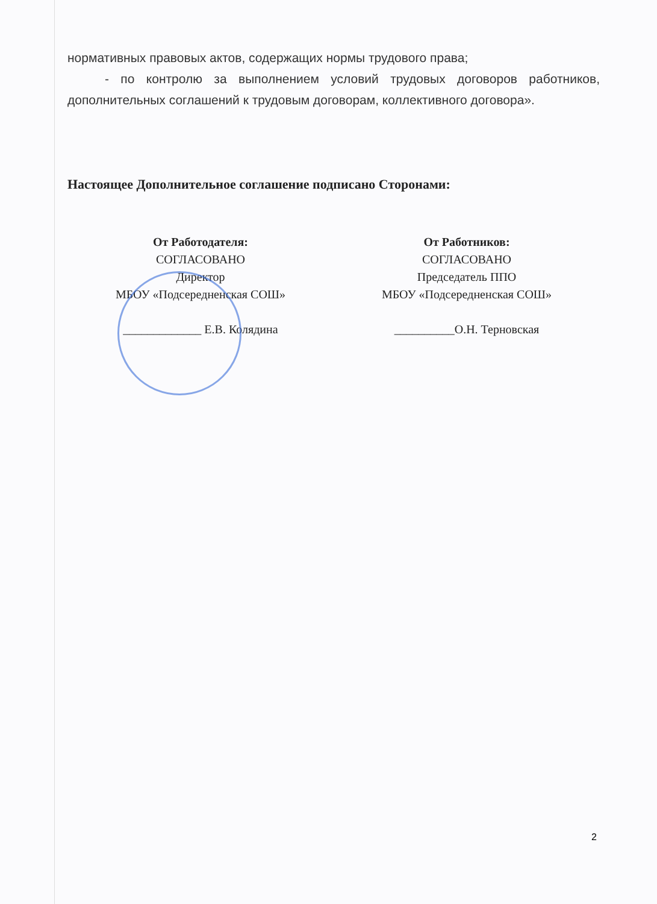нормативных правовых актов, содержащих нормы трудового права;
- по контролю за выполнением условий трудовых договоров работников, дополнительных соглашений к трудовым договорам, коллективного договора».
Настоящее Дополнительное соглашение подписано Сторонами:
От Работодателя:
СОГЛАСОВАНО
Директор
МБОУ «Подсередненская СОШ»
_____________ Е.В. Колядина
От Работников:
СОГЛАСОВАНО
Председатель ППО
МБОУ «Подсередненская СОШ»
__________О.Н. Терновская
2